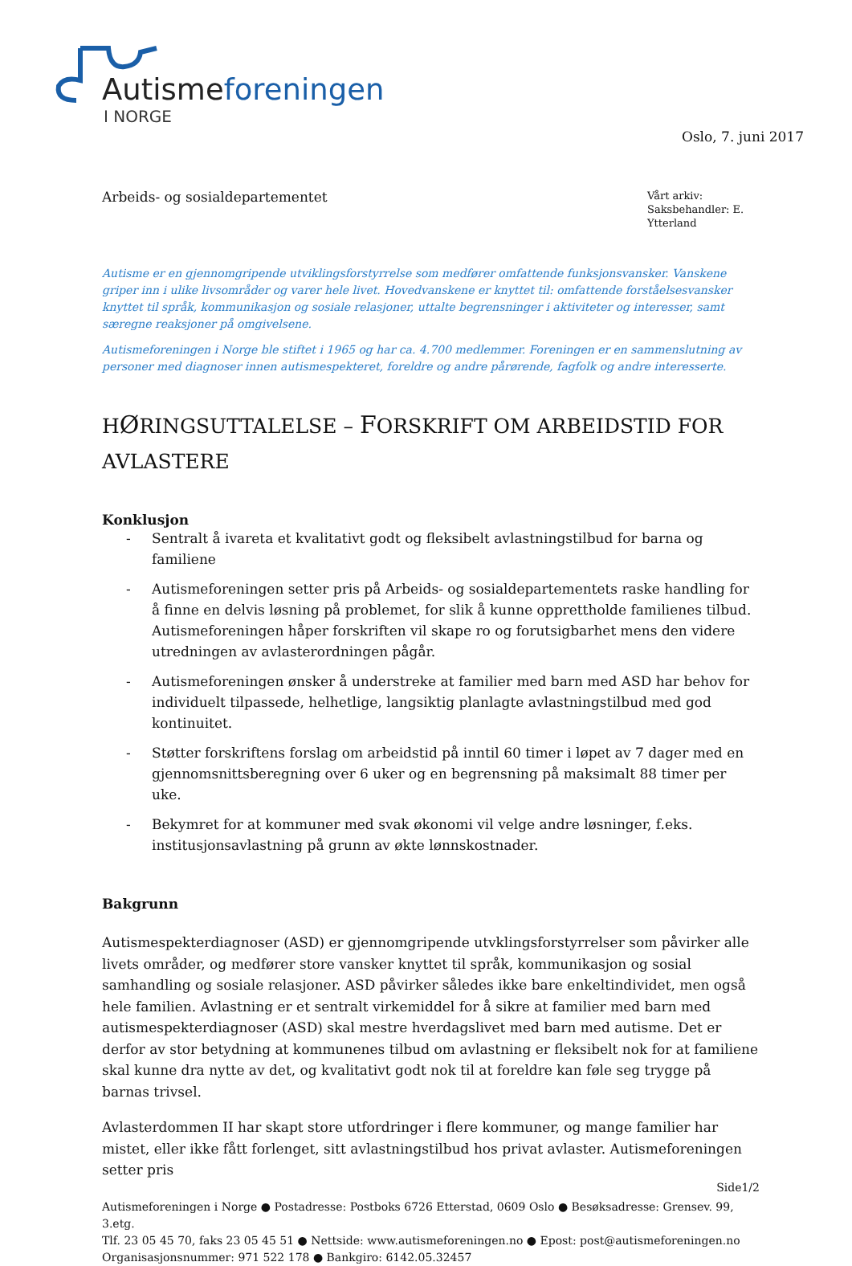Autisme foreningen
I NORGE
Oslo, 7. juni 2017
Arbeids- og sosialdepartementet
Vårt arkiv:
Saksbehandler: E. Ytterland
Autisme er en gjennomgripende utviklingsforstyrrelse som medfører omfattende funksjonsvansker. Vanskene griper inn i ulike livsområder og varer hele livet. Hovedvanskene er knyttet til: omfattende forståelsesvansker knyttet til språk, kommunikasjon og sosiale relasjoner, uttalte begrensninger i aktiviteter og interesser, samt særegne reaksjoner på omgivelsene.
Autismeforeningen i Norge ble stiftet i 1965 og har ca. 4.700 medlemmer. Foreningen er en sammenslutning av personer med diagnoser innen autismespekteret, foreldre og andre pårørende, fagfolk og andre interesserte.
HØRINGSUTTALELSE – FORSKRIFT OM ARBEIDSTID FOR AVLASTERE
Konklusjon
- Sentralt å ivareta et kvalitativt godt og fleksibelt avlastningstilbud for barna og familiene
- Autismeforeningen setter pris på Arbeids- og sosialdepartementets raske handling for å finne en delvis løsning på problemet, for slik å kunne opprettholde familienes tilbud. Autismeforeningen håper forskriften vil skape ro og forutsigbarhet mens den videre utredningen av avlasterordningen pågår.
- Autismeforeningen ønsker å understreke at familier med barn med ASD har behov for individuelt tilpassede, helhetlige, langsiktig planlagte avlastningstilbud med god kontinuitet.
- Støtter forskriftens forslag om arbeidstid på inntil 60 timer i løpet av 7 dager med en gjennomsnittsberegning over 6 uker og en begrensning på maksimalt 88 timer per uke.
- Bekymret for at kommuner med svak økonomi vil velge andre løsninger, f.eks. institusjonsavlastning på grunn av økte lønnskostnader.
Bakgrunn
Autismespekterdiagnoser (ASD) er gjennomgripende utvklingsforstyrrelser som påvirker alle livets områder, og medfører store vansker knyttet til språk, kommunikasjon og sosial samhandling og sosiale relasjoner. ASD påvirker således ikke bare enkeltindividet, men også hele familien. Avlastning er et sentralt virkemiddel for å sikre at familier med barn med autismespekterdiagnoser (ASD) skal mestre hverdagslivet med barn med autisme. Det er derfor av stor betydning at kommunenes tilbud om avlastning er fleksibelt nok for at familiene skal kunne dra nytte av det, og kvalitativt godt nok til at foreldre kan føle seg trygge på barnas trivsel.
Avlasterdommen II har skapt store utfordringer i flere kommuner, og mange familier har mistet, eller ikke fått forlenget, sitt avlastningstilbud hos privat avlaster. Autismeforeningen setter pris
Side1/2
Autismeforeningen i Norge ● Postadresse: Postboks 6726 Etterstad, 0609 Oslo ● Besøksadresse: Grensev. 99, 3.etg.
Tlf. 23 05 45 70, faks 23 05 45 51 ● Nettside: www.autismeforeningen.no ● Epost: post@autismeforeningen.no
Organisasjonsnummer: 971 522 178 ● Bankgiro: 6142.05.32457